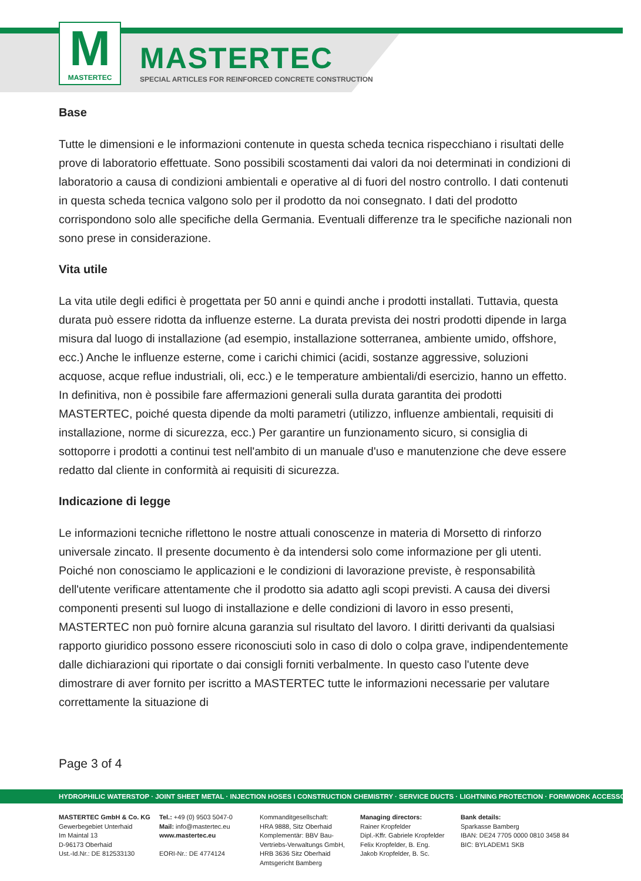M
MASTERTEC
MASTERTEC
SPECIAL ARTICLES FOR REINFORCED CONCRETE CONSTRUCTION
Base
Tutte le dimensioni e le informazioni contenute in questa scheda tecnica rispecchiano i risultati delle prove di laboratorio effettuate. Sono possibili scostamenti dai valori da noi determinati in condizioni di laboratorio a causa di condizioni ambientali e operative al di fuori del nostro controllo. I dati contenuti in questa scheda tecnica valgono solo per il prodotto da noi consegnato. I dati del prodotto corrispondono solo alle specifiche della Germania. Eventuali differenze tra le specifiche nazionali non sono prese in considerazione.
Vita utile
La vita utile degli edifici è progettata per 50 anni e quindi anche i prodotti installati. Tuttavia, questa durata può essere ridotta da influenze esterne. La durata prevista dei nostri prodotti dipende in larga misura dal luogo di installazione (ad esempio, installazione sotterranea, ambiente umido, offshore, ecc.) Anche le influenze esterne, come i carichi chimici (acidi, sostanze aggressive, soluzioni acquose, acque reflue industriali, oli, ecc.) e le temperature ambientali/di esercizio, hanno un effetto. In definitiva, non è possibile fare affermazioni generali sulla durata garantita dei prodotti MASTERTEC, poiché questa dipende da molti parametri (utilizzo, influenze ambientali, requisiti di installazione, norme di sicurezza, ecc.) Per garantire un funzionamento sicuro, si consiglia di sottoporre i prodotti a continui test nell'ambito di un manuale d'uso e manutenzione che deve essere redatto dal cliente in conformità ai requisiti di sicurezza.
Indicazione di legge
Le informazioni tecniche riflettono le nostre attuali conoscenze in materia di Morsetto di rinforzo universale zincato. Il presente documento è da intendersi solo come informazione per gli utenti. Poiché non conosciamo le applicazioni e le condizioni di lavorazione previste, è responsabilità dell'utente verificare attentamente che il prodotto sia adatto agli scopi previsti. A causa dei diversi componenti presenti sul luogo di installazione e delle condizioni di lavoro in esso presenti, MASTERTEC non può fornire alcuna garanzia sul risultato del lavoro. I diritti derivanti da qualsiasi rapporto giuridico possono essere riconosciuti solo in caso di dolo o colpa grave, indipendentemente dalle dichiarazioni qui riportate o dai consigli forniti verbalmente. In questo caso l'utente deve dimostrare di aver fornito per iscritto a MASTERTEC tutte le informazioni necessarie per valutare correttamente la situazione di
Page 3 of 4
HYDROPHILIC WATERSTOP · JOINT SHEET METAL · INJECTION HOSES I CONSTRUCTION CHEMISTRY · SERVICE DUCTS · LIGHTNING PROTECTION · FORMWORK ACCESSORIES
MASTERTEC GmbH & Co. KG
Gewerbegebiet Unterhaid
Im Maintal 13
D-96173 Oberhaid
Ust.-Id.Nr.: DE 812533130
Tel.: +49 (0) 9503 5047-0
Mail: info@mastertec.eu
www.mastertec.eu
EORI-Nr.: DE 4774124
Kommanditgesellschaft:
HRA 9888, Sitz Oberhaid
Komplementär: BBV Bau-Vertriebs-Verwaltungs GmbH,
HRB 3636 Sitz Oberhaid
Amtsgericht Bamberg
Managing directors:
Rainer Kropfelder
Dipl.-Kffr. Gabriele Kropfelder
Felix Kropfelder, B. Eng.
Jakob Kropfelder, B. Sc.
Bank details:
Sparkasse Bamberg
IBAN: DE24 7705 0000 0810 3458 84
BIC: BYLADEM1 SKB